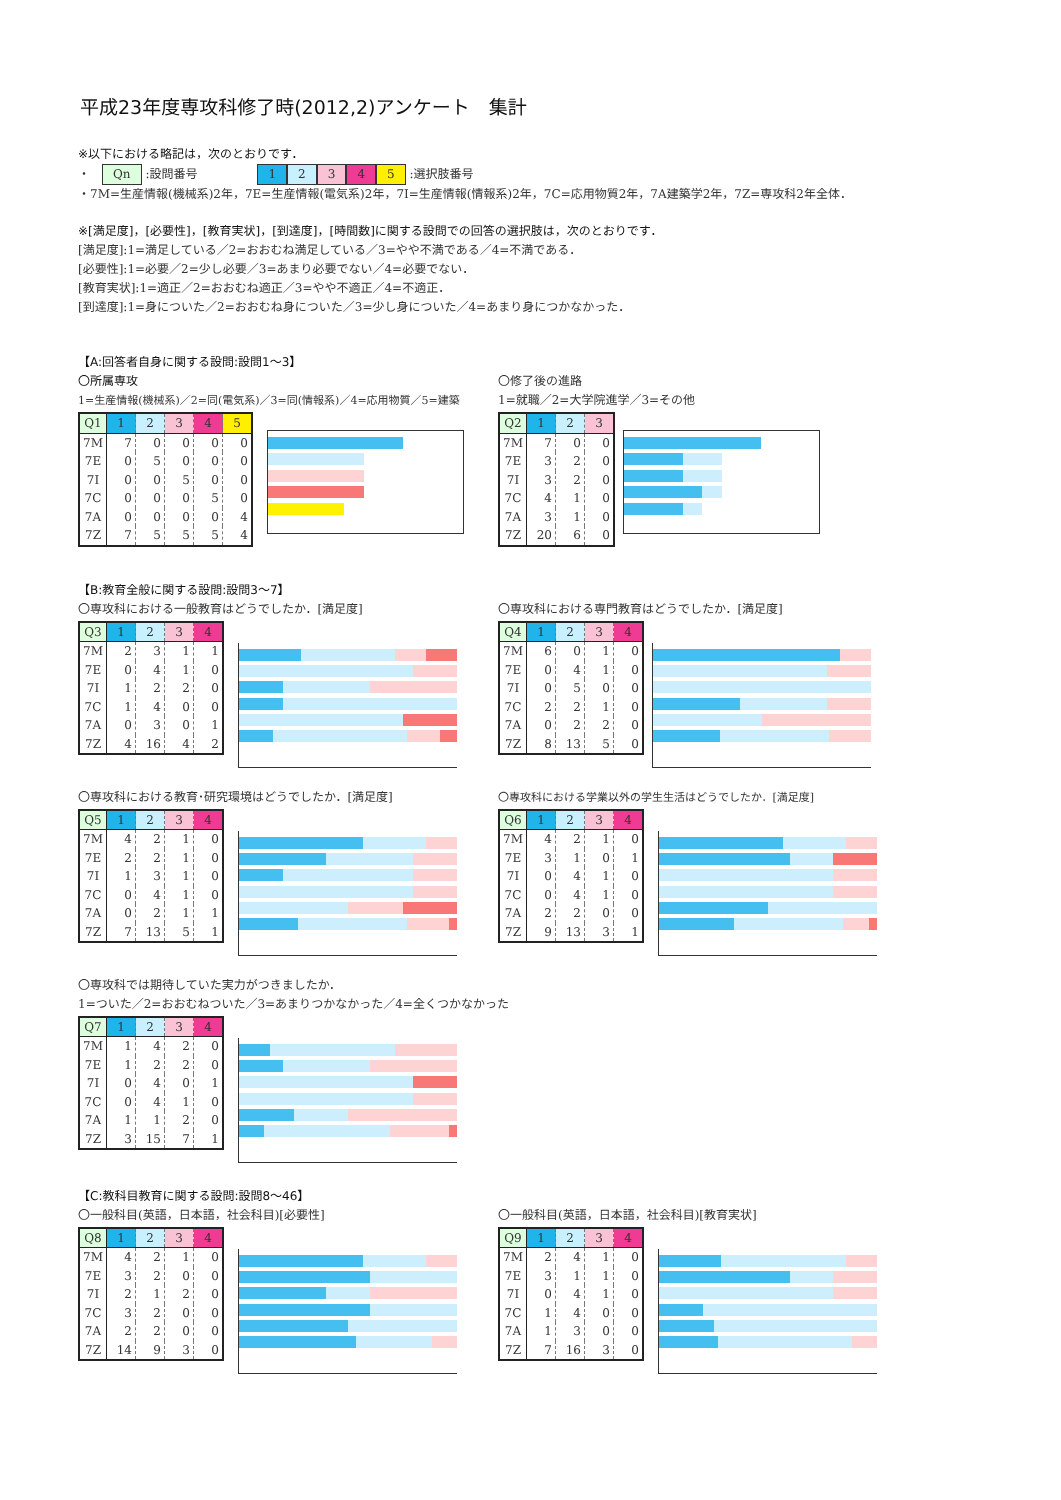平成23年度専攻科修了時(2012,2)アンケート　集計
※以下における略記は，次のとおりです．
・　Qn :設問番号　　　　　1 2 3 4 5 :選択肢番号
・7M=生産情報(機械系)2年，7E=生産情報(電気系)2年，7I=生産情報(情報系)2年，7C=応用物質2年，7A建築学2年，7Z=専攻科2年全体．
※[満足度]，[必要性]，[教育実状]，[到達度]，[時間数]に関する設問での回答の選択肢は，次のとおりです．
[満足度]:1=満足している／2=おおむね満足している／3=やや不満である／4=不満である．
[必要性]:1=必要／2=少し必要／3=あまり必要でない／4=必要でない．
[教育実状]:1=適正／2=おおむね適正／3=やや不適正／4=不適正．
[到達度]:1=身についた／2=おおむね身についた／3=少し身についた／4=あまり身につかなかった．
【A:回答者自身に関する設問:設問1～3】
〇所属専攻
1=生産情報(機械系)／2=同(電気系)／3=同(情報系)／4=応用物質／5=建築
| Q1 | 1 | 2 | 3 | 4 | 5 |
| --- | --- | --- | --- | --- | --- |
| 7M | 7 | 0 | 0 | 0 | 0 |
| 7E | 0 | 5 | 0 | 0 | 0 |
| 7I | 0 | 0 | 5 | 0 | 0 |
| 7C | 0 | 0 | 0 | 5 | 0 |
| 7A | 0 | 0 | 0 | 0 | 4 |
| 7Z | 7 | 5 | 5 | 5 | 4 |
〇修了後の進路
1=就職／2=大学院進学／3=その他
| Q2 | 1 | 2 | 3 |
| --- | --- | --- | --- |
| 7M | 7 | 0 | 0 |
| 7E | 3 | 2 | 0 |
| 7I | 3 | 2 | 0 |
| 7C | 4 | 1 | 0 |
| 7A | 3 | 1 | 0 |
| 7Z | 20 | 6 | 0 |
【B:教育全般に関する設問:設問3～7】
〇専攻科における一般教育はどうでしたか．[満足度]
| Q3 | 1 | 2 | 3 | 4 |
| --- | --- | --- | --- | --- |
| 7M | 2 | 3 | 1 | 1 |
| 7E | 0 | 4 | 1 | 0 |
| 7I | 1 | 2 | 2 | 0 |
| 7C | 1 | 4 | 0 | 0 |
| 7A | 0 | 3 | 0 | 1 |
| 7Z | 4 | 16 | 4 | 2 |
〇専攻科における専門教育はどうでしたか．[満足度]
| Q4 | 1 | 2 | 3 | 4 |
| --- | --- | --- | --- | --- |
| 7M | 6 | 0 | 1 | 0 |
| 7E | 0 | 4 | 1 | 0 |
| 7I | 0 | 5 | 0 | 0 |
| 7C | 2 | 2 | 1 | 0 |
| 7A | 0 | 2 | 2 | 0 |
| 7Z | 8 | 13 | 5 | 0 |
〇専攻科における教育･研究環境はどうでしたか．[満足度]
| Q5 | 1 | 2 | 3 | 4 |
| --- | --- | --- | --- | --- |
| 7M | 4 | 2 | 1 | 0 |
| 7E | 2 | 2 | 1 | 0 |
| 7I | 1 | 3 | 1 | 0 |
| 7C | 0 | 4 | 1 | 0 |
| 7A | 0 | 2 | 1 | 1 |
| 7Z | 7 | 13 | 5 | 1 |
〇専攻科における学業以外の学生生活はどうでしたか．[満足度]
| Q6 | 1 | 2 | 3 | 4 |
| --- | --- | --- | --- | --- |
| 7M | 4 | 2 | 1 | 0 |
| 7E | 3 | 1 | 0 | 1 |
| 7I | 0 | 4 | 1 | 0 |
| 7C | 0 | 4 | 1 | 0 |
| 7A | 2 | 2 | 0 | 0 |
| 7Z | 9 | 13 | 3 | 1 |
〇専攻科では期待していた実力がつきましたか．
1=ついた／2=おおむねついた／3=あまりつかなかった／4=全くつかなかった
| Q7 | 1 | 2 | 3 | 4 |
| --- | --- | --- | --- | --- |
| 7M | 1 | 4 | 2 | 0 |
| 7E | 1 | 2 | 2 | 0 |
| 7I | 0 | 4 | 0 | 1 |
| 7C | 0 | 4 | 1 | 0 |
| 7A | 1 | 1 | 2 | 0 |
| 7Z | 3 | 15 | 7 | 1 |
【C:教科目教育に関する設問:設問8～46】
〇一般科目(英語，日本語，社会科目)[必要性]
| Q8 | 1 | 2 | 3 | 4 |
| --- | --- | --- | --- | --- |
| 7M | 4 | 2 | 1 | 0 |
| 7E | 3 | 2 | 0 | 0 |
| 7I | 2 | 1 | 2 | 0 |
| 7C | 3 | 2 | 0 | 0 |
| 7A | 2 | 2 | 0 | 0 |
| 7Z | 14 | 9 | 3 | 0 |
〇一般科目(英語，日本語，社会科目)[教育実状]
| Q9 | 1 | 2 | 3 | 4 |
| --- | --- | --- | --- | --- |
| 7M | 2 | 4 | 1 | 0 |
| 7E | 3 | 1 | 1 | 0 |
| 7I | 0 | 4 | 1 | 0 |
| 7C | 1 | 4 | 0 | 0 |
| 7A | 1 | 3 | 0 | 0 |
| 7Z | 7 | 16 | 3 | 0 |